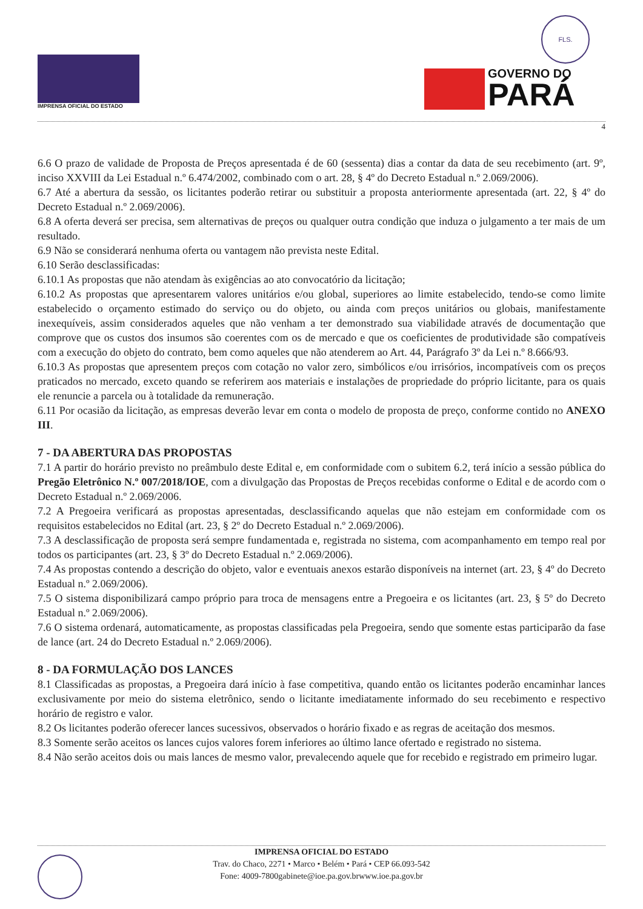IMPRENSA OFICIAL DO ESTADO
FLS.
GOVERNO DO
PARÁ
4
6.6 O prazo de validade de Proposta de Preços apresentada é de 60 (sessenta) dias a contar da data de seu recebimento (art. 9º, inciso XXVIII da Lei Estadual n.º 6.474/2002, combinado com o art. 28, § 4º do Decreto Estadual n.º 2.069/2006).
6.7 Até a abertura da sessão, os licitantes poderão retirar ou substituir a proposta anteriormente apresentada (art. 22, § 4º do Decreto Estadual n.º 2.069/2006).
6.8 A oferta deverá ser precisa, sem alternativas de preços ou qualquer outra condição que induza o julgamento a ter mais de um resultado.
6.9 Não se considerará nenhuma oferta ou vantagem não prevista neste Edital.
6.10 Serão desclassificadas:
6.10.1 As propostas que não atendam às exigências ao ato convocatório da licitação;
6.10.2 As propostas que apresentarem valores unitários e/ou global, superiores ao limite estabelecido, tendo-se como limite estabelecido o orçamento estimado do serviço ou do objeto, ou ainda com preços unitários ou globais, manifestamente inexequíveis, assim considerados aqueles que não venham a ter demonstrado sua viabilidade através de documentação que comprove que os custos dos insumos são coerentes com os de mercado e que os coeficientes de produtividade são compatíveis com a execução do objeto do contrato, bem como aqueles que não atenderem ao Art. 44, Parágrafo 3º da Lei n.º 8.666/93.
6.10.3 As propostas que apresentem preços com cotação no valor zero, simbólicos e/ou irrisórios, incompatíveis com os preços praticados no mercado, exceto quando se referirem aos materiais e instalações de propriedade do próprio licitante, para os quais ele renuncie a parcela ou à totalidade da remuneração.
6.11 Por ocasião da licitação, as empresas deverão levar em conta o modelo de proposta de preço, conforme contido no ANEXO III.
7 - DA ABERTURA DAS PROPOSTAS
7.1 A partir do horário previsto no preâmbulo deste Edital e, em conformidade com o subitem 6.2, terá início a sessão pública do Pregão Eletrônico N.º 007/2018/IOE, com a divulgação das Propostas de Preços recebidas conforme o Edital e de acordo com o Decreto Estadual n.º 2.069/2006.
7.2 A Pregoeira verificará as propostas apresentadas, desclassificando aquelas que não estejam em conformidade com os requisitos estabelecidos no Edital (art. 23, § 2º do Decreto Estadual n.º 2.069/2006).
7.3 A desclassificação de proposta será sempre fundamentada e, registrada no sistema, com acompanhamento em tempo real por todos os participantes (art. 23, § 3º do Decreto Estadual n.º 2.069/2006).
7.4 As propostas contendo a descrição do objeto, valor e eventuais anexos estarão disponíveis na internet (art. 23, § 4º do Decreto Estadual n.º 2.069/2006).
7.5 O sistema disponibilizará campo próprio para troca de mensagens entre a Pregoeira e os licitantes (art. 23, § 5º do Decreto Estadual n.º 2.069/2006).
7.6 O sistema ordenará, automaticamente, as propostas classificadas pela Pregoeira, sendo que somente estas participarão da fase de lance (art. 24 do Decreto Estadual n.º 2.069/2006).
8 - DA FORMULAÇÃO DOS LANCES
8.1 Classificadas as propostas, a Pregoeira dará início à fase competitiva, quando então os licitantes poderão encaminhar lances exclusivamente por meio do sistema eletrônico, sendo o licitante imediatamente informado do seu recebimento e respectivo horário de registro e valor.
8.2 Os licitantes poderão oferecer lances sucessivos, observados o horário fixado e as regras de aceitação dos mesmos.
8.3 Somente serão aceitos os lances cujos valores forem inferiores ao último lance ofertado e registrado no sistema.
8.4 Não serão aceitos dois ou mais lances de mesmo valor, prevalecendo aquele que for recebido e registrado em primeiro lugar.
IMPRENSA OFICIAL DO ESTADO
Trav. do Chaco, 2271 • Marco • Belém • Pará • CEP 66.093-542
Fone: 4009-7800gabinete@ioe.pa.gov.brwww.ioe.pa.gov.br